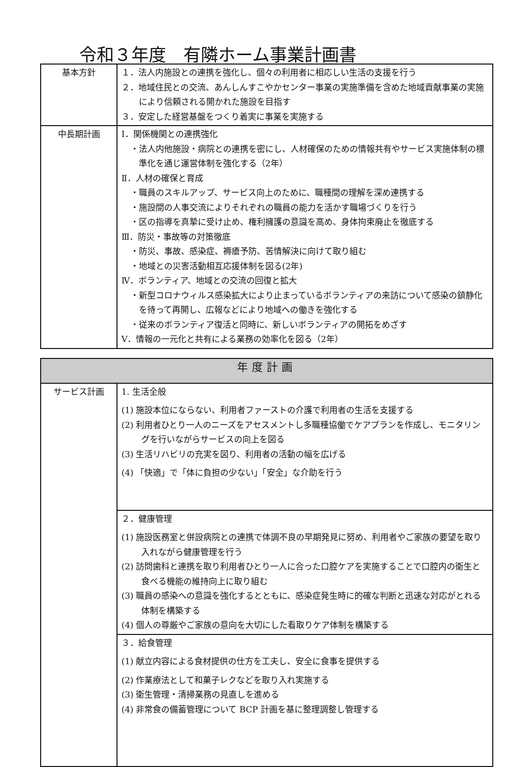令和３年度　有隣ホーム事業計画書
| 基本方針 | １．法人内施設との連携を強化し、個々の利用者に相応しい生活の支援を行う ２．地域住民との交流、あんしんすこやかセンター事業の実施準備を含めた地域貢献事業の実施により信頼される開かれた施設を目指す ３．安定した経営基盤をつくり着実に事業を実施する |
| 中長期計画 | Ⅰ．関係機関との連携強化 ・法人内他施設・病院との連携を密にし、人材確保のための情報共有やサービス実施体制の標準化を通じ運営体制を強化する（2年） Ⅱ．人材の確保と育成 ・職員のスキルアップ、サービス向上のために、職種間の理解を深め連携する ・施設間の人事交流によりそれぞれの職員の能力を活かす職場づくりを行う ・区の指導を真摯に受け止め、権利擁護の意識を高め、身体拘束廃止を徹底する Ⅲ．防災・事故等の対策徹底 ・防災、事故、感染症、褥瘡予防、苦情解決に向けて取り組む ・地域との災害活動相互応援体制を図る(2年) Ⅳ．ボランティア、地域との交流の回復と拡大 ・新型コロナウィルス感染拡大により止まっているボランティアの来訪について感染の鎮静化を待って再開し、広報などにより地域への働きを強化する ・従来のボランティア復活と同時に、新しいボランティアの開拓をめざす Ⅴ．情報の一元化と共有による業務の効率化を図る（2年） |
| 年度計画 | |
| --- | --- |
| サービス計画 | 1. 生活全般 (1) 施設本位にならない、利用者ファーストの介護で利用者の生活を支援する (2) 利用者ひとり一人のニーズをアセスメントし多職種協働でケアプランを作成し、モニタリングを行いながらサービスの向上を図る (3) 生活リハビリの充実を図り、利用者の活動の幅を広げる (4) 「快適」で「体に負担の少ない」「安全」な介助を行う |
| | ２．健康管理 (1) 施設医務室と併設病院との連携で体調不良の早期発見に努め、利用者やご家族の要望を取り入れながら健康管理を行う (2) 訪問歯科と連携を取り利用者ひとり一人に合った口腔ケアを実施することで口腔内の衛生と食べる機能の維持向上に取り組む (3) 職員の感染への意識を強化するとともに、感染症発生時に的確な判断と迅速な対応がとれる体制を構築する (4) 個人の尊厳やご家族の意向を大切にした看取りケア体制を構築する |
| | ３．給食管理 (1) 献立内容による食材提供の仕方を工夫し、安全に食事を提供する (2) 作業療法として和菓子レクなどを取り入れ実施する (3) 衛生管理・清掃業務の見直しを進める (4) 非常食の備蓄管理について BCP 計画を基に整理調整し管理する |